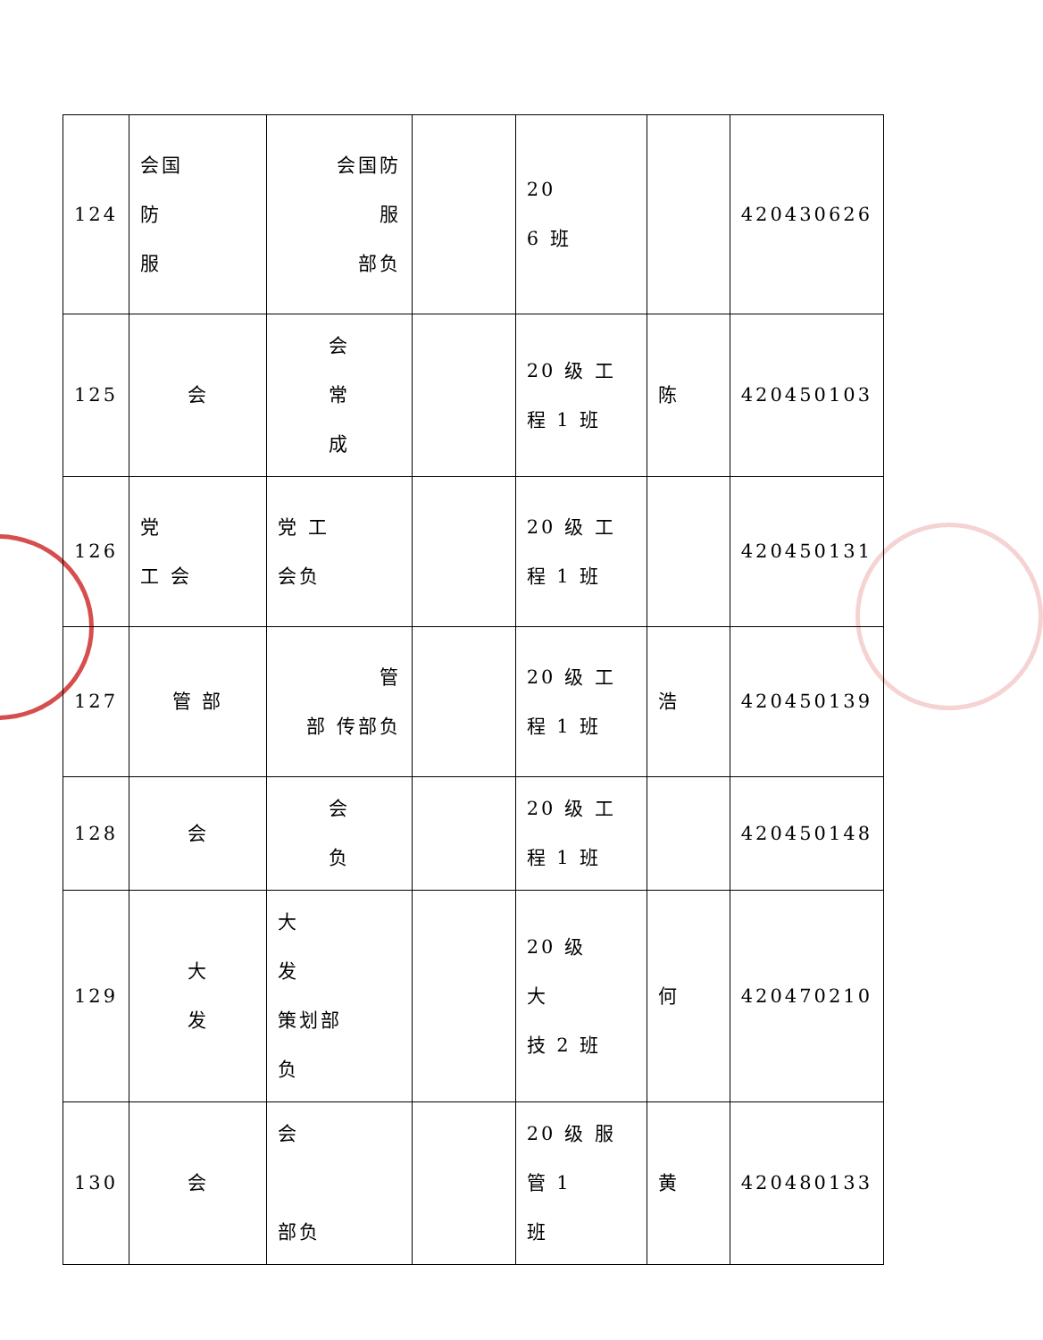| 124 | 会国 防 服 | 会国防 服 部负 | | 20 6 班 | | 420430626 |
| 125 | 会 | 会 常 成 | | 20 级 工 程 1 班 | 陈 | 420450103 |
| 126 | 党 工 会 | 党 工 会负 | | 20 级 工 程 1 班 | | 420450131 |
| 127 | 管 部 | 管 部 传部负 | | 20 级 工 程 1 班 | 浩 | 420450139 |
| 128 | 会 | 会 负 | | 20 级 工 程 1 班 | | 420450148 |
| 129 | 大 发 | 大 发 策划部 负 | | 20 级 大 技 2 班 | 何 | 420470210 |
| 130 | 会 | 会 部负 | | 20 级 服 管 1 班 | 黄 | 420480133 |